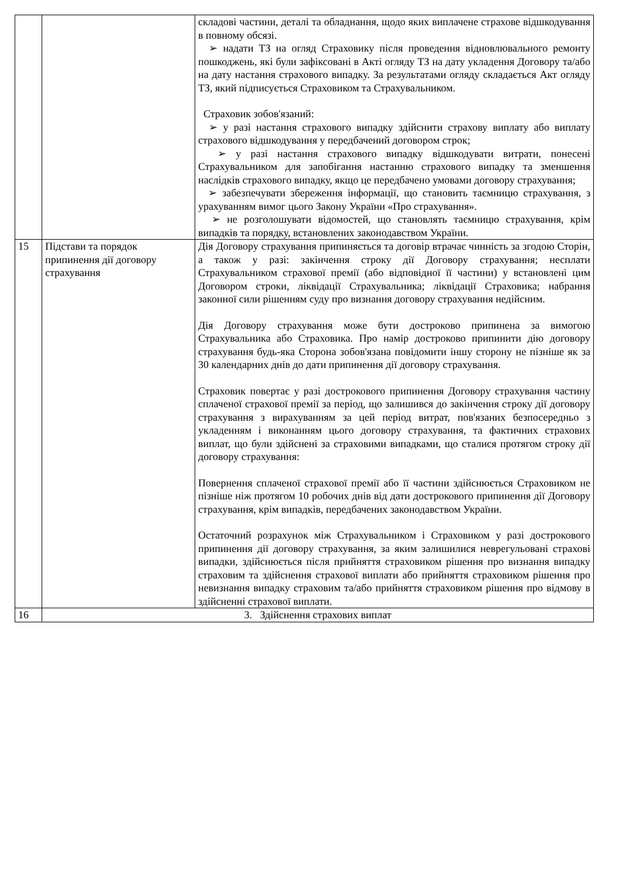| | | складові частини, деталі та обладнання, щодо яких виплачене страхове відшкодування в повному обсязі. ➢ надати ТЗ на огляд Страховику після проведення відновлювального ремонту пошкоджень, які були зафіксовані в Акті огляду ТЗ на дату укладення Договору та/або на дату настання страхового випадку. За результатами огляду складається Акт огляду ТЗ, який підписується Страховиком та Страхувальником. Страховик зобов'язаний: ➢ у разі настання страхового випадку здійснити страхову виплату або виплату страхового відшкодування у передбачений договором строк; ➢ у разі настання страхового випадку відшкодувати витрати, понесені Страхувальником для запобігання настанню страхового випадку та зменшення наслідків страхового випадку, якщо це передбачено умовами договору страхування; ➢ забезпечувати збереження інформації, що становить таємницю страхування, з урахуванням вимог цього Закону України «Про страхування». ➢ не розголошувати відомостей, що становлять таємницю страхування, крім випадків та порядку, встановлених законодавством України. |
| 15 | Підстави та порядок припинення дії договору страхування | Дія Договору страхування припиняється та договір втрачає чинність за згодою Сторін, а також у разі: закінчення строку дії Договору страхування; несплати Страхувальником страхової премії (або відповідної її частини) у встановлені цим Договором строки, ліквідації Страхувальника; ліквідації Страховика; набрання законної сили рішенням суду про визнання договору страхування недійсним. Дія Договору страхування може бути достроково припинена за вимогою Страхувальника або Страховика. Про намір достроково припинити дію договору страхування будь-яка Сторона зобов'язана повідомити іншу сторону не пізніше як за 30 календарних днів до дати припинення дії договору страхування. Страховик повертає у разі дострокового припинення Договору страхування частину сплаченої страхової премії за період, що залишився до закінчення строку дії договору страхування з вирахуванням за цей період витрат, пов'язаних безпосередньо з укладенням і виконанням цього договору страхування, та фактичних страхових виплат, що були здійснені за страховими випадками, що сталися протягом строку дії договору страхування: Повернення сплаченої страхової премії або її частини здійснюється Страховиком не пізніше ніж протягом 10 робочих днів від дати дострокового припинення дії Договору страхування, крім випадків, передбачених законодавством України. Остаточний розрахунок між Страхувальником і Страховиком у разі дострокового припинення дії договору страхування, за яким залишилися неврегульовані страхові випадки, здійснюється після прийняття страховиком рішення про визнання випадку страховим та здійснення страхової виплати або прийняття страховиком рішення про невизнання випадку страховим та/або прийняття страховиком рішення про відмову в здійсненні страхової виплати. |
| 16 | 3. Здійснення страхових виплат | |